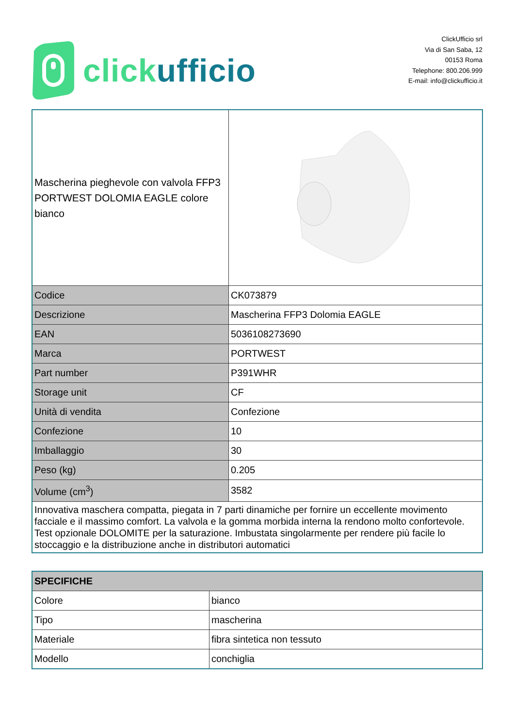clickufficio
ClickUfficio srl
Via di San Saba, 12
00153 Roma
Telephone: 800.206.999
E-mail: info@clickufficio.it
| Mascherina pieghevole con valvola FFP3 PORTWEST DOLOMIA EAGLE colore bianco | |
| Codice | CK073879 |
| Descrizione | Mascherina FFP3 Dolomia EAGLE |
| EAN | 5036108273690 |
| Marca | PORTWEST |
| Part number | P391WHR |
| Storage unit | CF |
| Unità di vendita | Confezione |
| Confezione | 10 |
| Imballaggio | 30 |
| Peso (kg) | 0.205 |
| Volume (cm<sup>3</sup>) | 3582 |
| Innovativa maschera compatta, piegata in 7 parti dinamiche per fornire un eccellente movimento facciale e il massimo comfort. La valvola e la gomma morbida interna la rendono molto confortevole. Test opzionale DOLOMITE per la saturazione. Imbustata singolarmente per rendere più facile lo stoccaggio e la distribuzione anche in distributori automatici | |
| SPECIFICHE | |
| --- | --- |
| Colore | bianco |
| Tipo | mascherina |
| Materiale | fibra sintetica non tessuto |
| Modello | conchiglia |